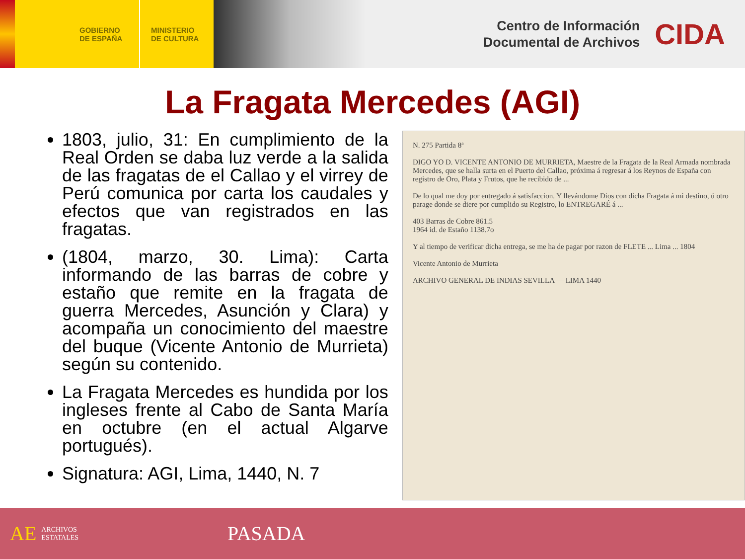GOBIERNO
DE ESPAÑA
MINISTERIO
DE CULTURA
Centro de Información
Documental de Archivos
CIDA
La Fragata Mercedes (AGI)
1803, julio, 31: En cumplimiento de la Real Orden se daba luz verde a la salida de las fragatas de el Callao y el virrey de Perú comunica por carta los caudales y efectos que van registrados en las fragatas.
(1804, marzo, 30. Lima): Carta informando de las barras de cobre y estaño que remite en la fragata de guerra Mercedes, Asunción y Clara) y acompaña un conocimiento del maestre del buque (Vicente Antonio de Murrieta) según su contenido.
La Fragata Mercedes es hundida por los ingleses frente al Cabo de Santa María en octubre (en el actual Algarve portugués).
Signatura: AGI, Lima, 1440, N. 7
N. 275 Partida 8ª
DIGO YO D. VICENTE ANTONIO DE MURRIETA, Maestre de la Fragata de la Real Armada nombrada Mercedes, que se halla surta en el Puerto del Callao, próxima á regresar á los Reynos de España con registro de Oro, Plata y Frutos, que he recibido de ...
De lo qual me doy por entregado á satisfaccion. Y llevándome Dios con dicha Fragata á mi destino, ú otro parage donde se diere por cumplido su Registro, lo ENTREGARÉ á ...
403 Barras de Cobre 861.5
1964 id. de Estaño 1138.7o
Y al tiempo de verificar dicha entrega, se me ha de pagar por razon de FLETE ... Lima ... 1804
Vicente Antonio de Murrieta
ARCHIVO GENERAL DE INDIAS SEVILLA — LIMA 1440
AE ARCHIVOS
ESTATALES PASADA